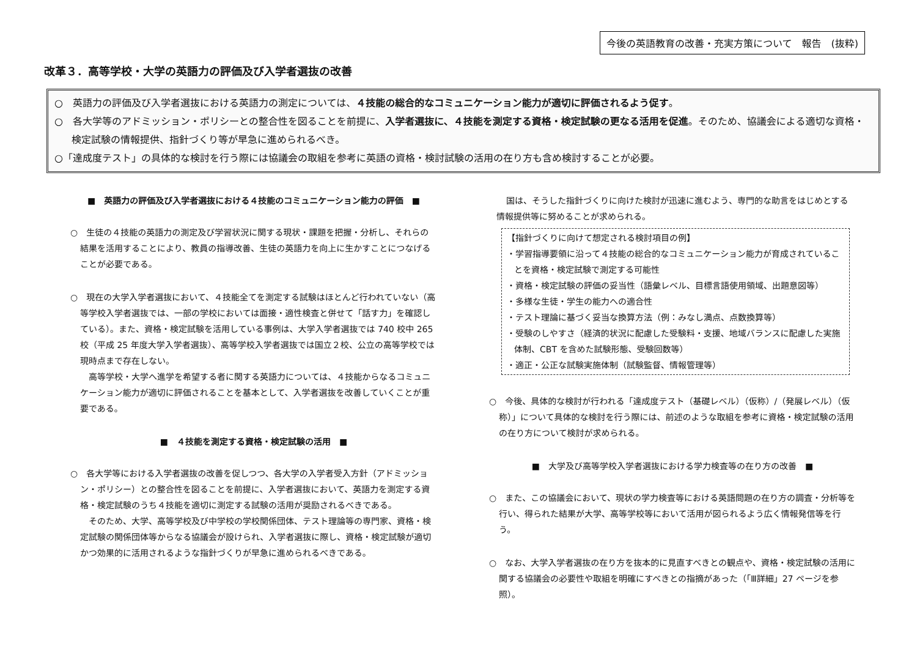今後の英語教育の改善・充実方策について　報告　(抜粋)
改革３．高等学校・大学の英語力の評価及び入学者選抜の改善
○　英語力の評価及び入学者選抜における英語力の測定については、４技能の総合的なコミュニケーション能力が適切に評価されるよう促す。
○　各大学等のアドミッション・ポリシーとの整合性を図ることを前提に、入学者選抜に、４技能を測定する資格・検定試験の更なる活用を促進。そのため、協議会による適切な資格・検定試験の情報提供、指針づくり等が早急に進められるべき。
○「達成度テスト」の具体的な検討を行う際には協議会の取組を参考に英語の資格・検討試験の活用の在り方も含め検討することが必要。
■　英語力の評価及び入学者選抜における４技能のコミュニケーション能力の評価　■
○　生徒の４技能の英語力の測定及び学習状況に関する現状・課題を把握・分析し、それらの結果を活用することにより、教員の指導改善、生徒の英語力を向上に生かすことにつなげることが必要である。
○　現在の大学入学者選抜において、４技能全てを測定する試験はほとんど行われていない（高等学校入学者選抜では、一部の学校においては面接・適性検査と併せて「話す力」を確認している）。また、資格・検定試験を活用している事例は、大学入学者選抜では 740 校中 265 校（平成 25 年度大学入学者選抜）、高等学校入学者選抜では国立２校、公立の高等学校では現時点まで存在しない。
　高等学校・大学へ進学を希望する者に関する英語力については、４技能からなるコミュニケーション能力が適切に評価されることを基本として、入学者選抜を改善していくことが重要である。
■　４技能を測定する資格・検定試験の活用　■
○　各大学等における入学者選抜の改善を促しつつ、各大学の入学者受入方針（アドミッション・ポリシー）との整合性を図ることを前提に、入学者選抜において、英語力を測定する資格・検定試験のうち４技能を適切に測定する試験の活用が奨励されるべきである。
　そのため、大学、高等学校及び中学校の学校関係団体、テスト理論等の専門家、資格・検定試験の関係団体等からなる協議会が設けられ、入学者選抜に際し、資格・検定試験が適切かつ効果的に活用されるような指針づくりが早急に進められるべきである。
国は、そうした指針づくりに向けた検討が迅速に進むよう、専門的な助言をはじめとする情報提供等に努めることが求められる。
【指針づくりに向けて想定される検討項目の例】
・学習指導要領に沿って４技能の総合的なコミュニケーション能力が育成されていることを資格・検定試験で測定する可能性
・資格・検定試験の評価の妥当性（語彙レベル、目標言語使用領域、出題意図等）
・多様な生徒・学生の能力への適合性
・テスト理論に基づく妥当な換算方法（例：みなし満点、点数換算等）
・受験のしやすさ（経済的状況に配慮した受験料・支援、地域バランスに配慮した実施体制、CBT を含めた試験形態、受験回数等）
・適正・公正な試験実施体制（試験監督、情報管理等）
○　今後、具体的な検討が行われる「達成度テスト（基礎レベル）（仮称）/（発展レベル）（仮称）」について具体的な検討を行う際には、前述のような取組を参考に資格・検定試験の活用の在り方について検討が求められる。
■　大学及び高等学校入学者選抜における学力検査等の在り方の改善　■
○　また、この協議会において、現状の学力検査等における英語問題の在り方の調査・分析等を行い、得られた結果が大学、高等学校等において活用が図られるよう広く情報発信等を行う。
○　なお、大学入学者選抜の在り方を抜本的に見直すべきとの観点や、資格・検定試験の活用に関する協議会の必要性や取組を明確にすべきとの指摘があった（「Ⅲ詳細」27 ページを参照）。